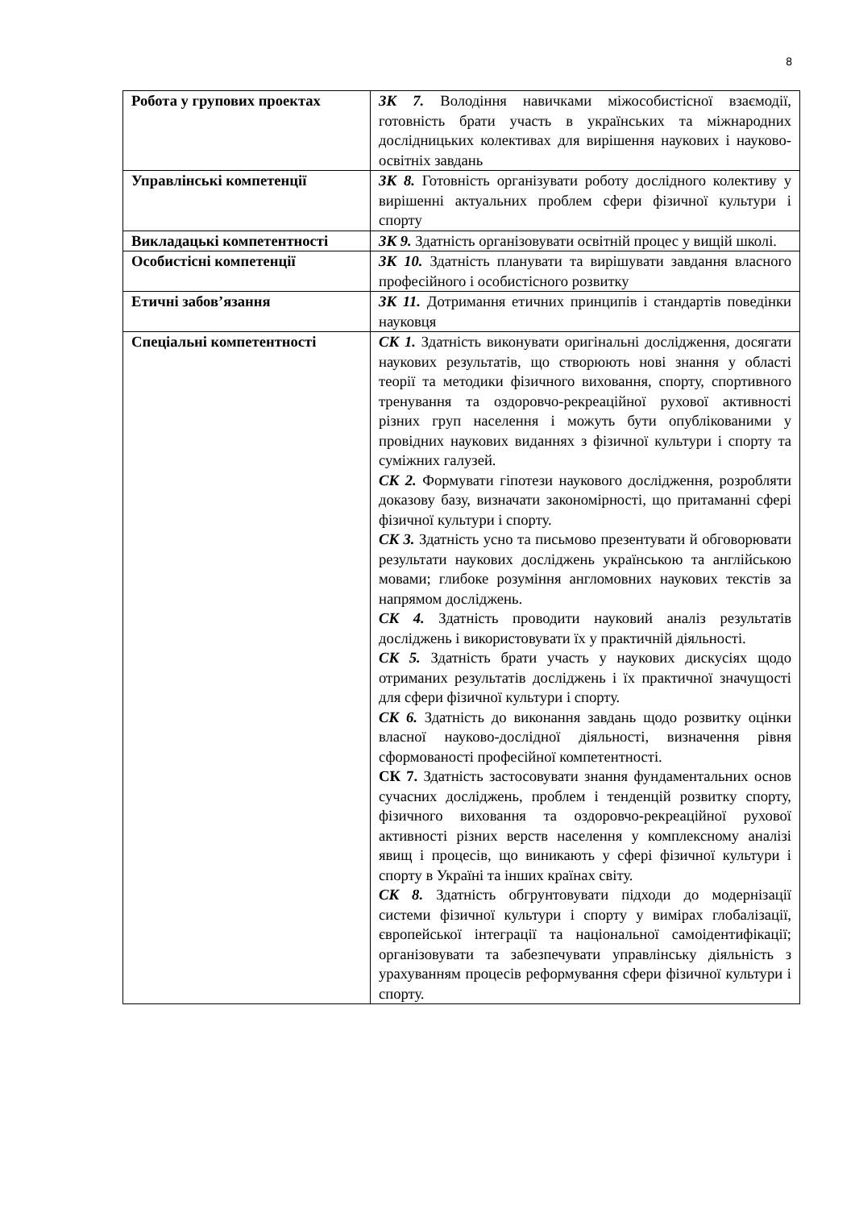8
| Робота у групових проектах | ЗК 7. Володіння навичками міжособистісної взаємодії, готовність брати участь в українських та міжнародних дослідницьких колективах для вирішення наукових і науково-освітніх завдань |
| Управлінські компетенції | ЗК 8. Готовність організувати роботу дослідного колективу у вирішенні актуальних проблем сфери фізичної культури і спорту |
| Викладацькі компетентності | ЗК 9. Здатність організовувати освітній процес у вищій школі. |
| Особистісні компетенції | ЗК 10. Здатність планувати та вирішувати завдання власного професійного і особистісного розвитку |
| Етичні забов’язання | ЗК 11. Дотримання етичних принципів і стандартів поведінки науковця |
| Спеціальні компетентності | СК 1. Здатність виконувати оригінальні дослідження, досягати наукових результатів, що створюють нові знання у області теорії та методики фізичного виховання, спорту, спортивного тренування та оздоровчо-рекреаційної рухової активності різних груп населення і можуть бути опублікованими у провідних наукових виданнях з фізичної культури і спорту та суміжних галузей. СК 2. Формувати гіпотези наукового дослідження, розробляти доказову базу, визначати закономірності, що притаманні сфері фізичної культури і спорту. СК 3. Здатність усно та письмово презентувати й обговорювати результати наукових досліджень українською та англійською мовами; глибоке розуміння англомовних наукових текстів за напрямом досліджень. СК 4. Здатність проводити науковий аналіз результатів досліджень і використовувати їх у практичній діяльності. СК 5. Здатність брати участь у наукових дискусіях щодо отриманих результатів досліджень і їх практичної значущості для сфери фізичної культури і спорту. СК 6. Здатність до виконання завдань щодо розвитку оцінки власної науково-дослідної діяльності, визначення рівня сформованості професійної компетентності. СК 7. Здатність застосовувати знання фундаментальних основ сучасних досліджень, проблем і тенденцій розвитку спорту, фізичного виховання та оздоровчо-рекреаційної рухової активності різних верств населення у комплексному аналізі явищ і процесів, що виникають у сфері фізичної культури і спорту в Україні та інших країнах світу. СК 8. Здатність обгрунтовувати підходи до модернізації системи фізичної культури і спорту у вимірах глобалізації, європейської інтеграції та національної самоідентифікації; організовувати та забезпечувати управлінську діяльність з урахуванням процесів реформування сфери фізичної культури і спорту. |